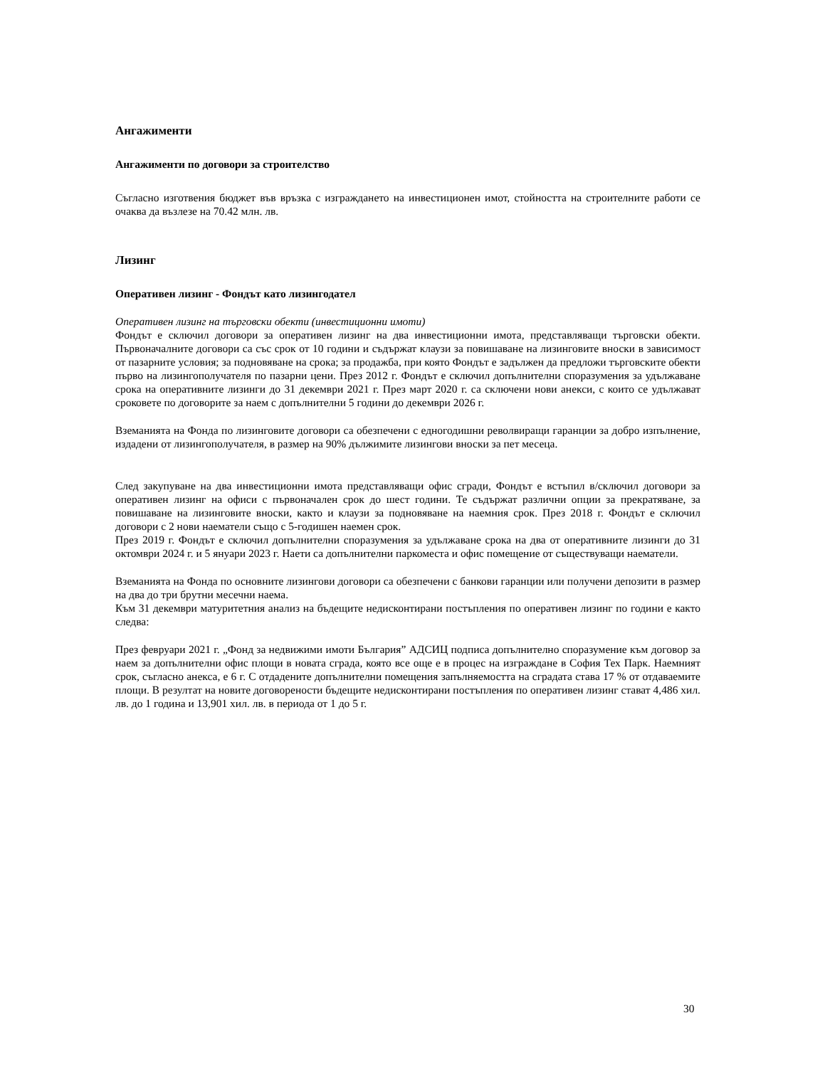Ангажименти
Ангажименти по договори за строителство
Съгласно изготвения бюджет във връзка с изграждането на инвестиционен имот, стойността на строителните работи се очаква да възлезе на 70.42 млн. лв.
Лизинг
Оперативен лизинг - Фондът като лизингодател
Оперативен лизинг на търговски обекти (инвестиционни имоти)
Фондът е сключил договори за оперативен лизинг на два инвестиционни имота, представляващи търговски обекти. Първоначалните договори са със срок от 10 години и съдържат клаузи за повишаване на лизинговите вноски в зависимост от пазарните условия; за подновяване на срока; за продажба, при която Фондът е задължен да предложи търговските обекти първо на лизингополучателя по пазарни цени. През 2012 г. Фондът е сключил допълнителни споразумения за удължаване срока на оперативните лизинги до 31 декември 2021 г. През март 2020 г. са сключени нови анекси, с които се удължават сроковете по договорите за наем с допълнителни 5 години до декември 2026 г.
Вземанията на Фонда по лизинговите договори са обезпечени с едногодишни револвиращи гаранции за добро изпълнение, издадени от лизингополучателя, в размер на 90% дължимите лизингови вноски за пет месеца.
След закупуване на два инвестиционни имота представляващи офис сгради, Фондът е встъпил в/сключил договори за оперативен лизинг на офиси с първоначален срок до шест години. Те съдържат различни опции за прекратяване, за повишаване на лизинговите вноски, както и клаузи за подновяване на наемния срок. През 2018 г. Фондът е сключил договори с 2 нови наематели също с 5-годишен наемен срок.
През 2019 г. Фондът е сключил допълнителни споразумения за удължаване срока на два от оперативните лизинги до 31 октомври 2024 г. и 5 януари 2023 г. Наети са допълнителни паркоместа и офис помещение от съществуващи наематели.
Вземанията на Фонда по основните лизингови договори са обезпечени с банкови гаранции или получени депозити в размер на два до три брутни месечни наема.
Към 31 декември матуритетния анализ на бъдещите недисконтирани постъпления по оперативен лизинг по години е както следва:
През февруари 2021 г. „Фонд за недвижими имоти България” АДСИЦ подписа допълнително споразумение към договор за наем за допълнителни офис площи в новата сграда, която все още е в процес на изграждане в София Тех Парк. Наемният срок, съгласно анекса, е 6 г. С отдадените допълнителни помещения запълняемостта на сградата става 17 % от отдаваемите площи. В резултат на новите договорености бъдещите недисконтирани постъпления по оперативен лизинг стават 4,486 хил. лв. до 1 година и 13,901 хил. лв. в периода от 1 до 5 г.
30